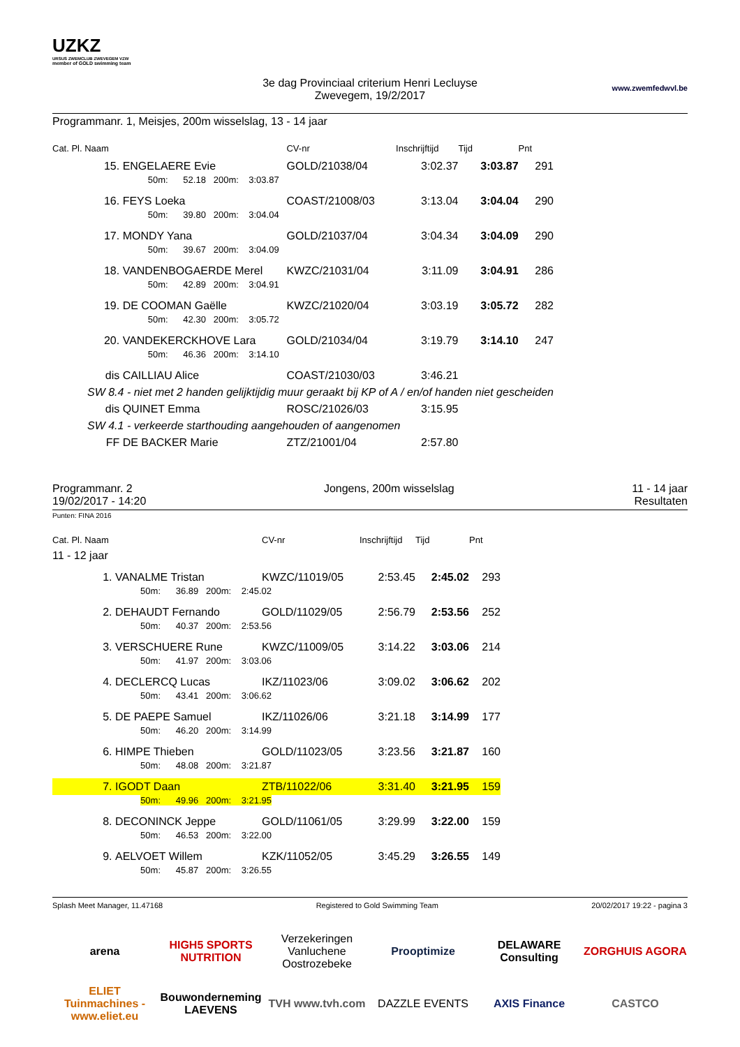UZKZ
URSUS ZWEMCLUB ZWEVEGEM VZW
member of GOLD swimming team
3e dag Provinciaal criterium Henri Lecluyse
Zwevegem, 19/2/2017
www.zwemfedwvl.be
Programmanr. 1, Meisjes, 200m wisselslag, 13 - 14 jaar
| Cat. Pl. Naam | | CV-nr | Inschrijftijd | Tijd | Pnt |
| --- | --- | --- | --- | --- | --- |
| 15. | ENGELAERE Evie | GOLD/21038/04 | 3:02.37 | 3:03.87 | 291 |
| | 50m: 52.18 200m: 3:03.87 | | | | |
| 16. | FEYS Loeka | COAST/21008/03 | 3:13.04 | 3:04.04 | 290 |
| | 50m: 39.80 200m: 3:04.04 | | | | |
| 17. | MONDY Yana | GOLD/21037/04 | 3:04.34 | 3:04.09 | 290 |
| | 50m: 39.67 200m: 3:04.09 | | | | |
| 18. | VANDENBOGAERDE Merel | KWZC/21031/04 | 3:11.09 | 3:04.91 | 286 |
| | 50m: 42.89 200m: 3:04.91 | | | | |
| 19. | DE COOMAN Gaëlle | KWZC/21020/04 | 3:03.19 | 3:05.72 | 282 |
| | 50m: 42.30 200m: 3:05.72 | | | | |
| 20. | VANDEKERCKHOVE Lara | GOLD/21034/04 | 3:19.79 | 3:14.10 | 247 |
| | 50m: 46.36 200m: 3:14.10 | | | | |
| dis | CAILLIAU Alice | COAST/21030/03 | 3:46.21 | | |
| SW 8.4 - niet met 2 handen gelijktijdig muur geraakt bij KP of A / en/of handen niet gescheiden | | | | | |
| dis | QUINET Emma | ROSC/21026/03 | 3:15.95 | | |
| SW 4.1 - verkeerde starthouding aangehouden of aangenomen | | | | | |
| FF | DE BACKER Marie | ZTZ/21001/04 | 2:57.80 | | |
Programmanr. 2
19/02/2017 - 14:20
Jongens, 200m wisselslag 11 - 14 jaar
Resultaten
Punten: FINA 2016
| Cat. Pl. Naam | | CV-nr | Inschrijftijd | Tijd | Pnt |
| --- | --- | --- | --- | --- | --- |
| 11 - 12 jaar | | | | | |
| 1. | VANALME Tristan | KWZC/11019/05 | 2:53.45 | 2:45.02 | 293 |
| | 50m: 36.89 200m: 2:45.02 | | | | |
| 2. | DEHAUDT Fernando | GOLD/11029/05 | 2:56.79 | 2:53.56 | 252 |
| | 50m: 40.37 200m: 2:53.56 | | | | |
| 3. | VERSCHUERE Rune | KWZC/11009/05 | 3:14.22 | 3:03.06 | 214 |
| | 50m: 41.97 200m: 3:03.06 | | | | |
| 4. | DECLERCQ Lucas | IKZ/11023/06 | 3:09.02 | 3:06.62 | 202 |
| | 50m: 43.41 200m: 3:06.62 | | | | |
| 5. | DE PAEPE Samuel | IKZ/11026/06 | 3:21.18 | 3:14.99 | 177 |
| | 50m: 46.20 200m: 3:14.99 | | | | |
| 6. | HIMPE Thieben | GOLD/11023/05 | 3:23.56 | 3:21.87 | 160 |
| | 50m: 48.08 200m: 3:21.87 | | | | |
| 7. | IGODT Daan | ZTB/11022/06 | 3:31.40 | 3:21.95 | 159 |
| | 50m: 49.96 200m: 3:21.95 | | | | |
| 8. | DECONINCK Jeppe | GOLD/11061/05 | 3:29.99 | 3:22.00 | 159 |
| | 50m: 46.53 200m: 3:22.00 | | | | |
| 9. | AELVOET Willem | KZK/11052/05 | 3:45.29 | 3:26.55 | 149 |
| | 50m: 45.87 200m: 3:26.55 | | | | |
Splash Meet Manager, 11.47168 Registered to Gold Swimming Team 20/02/2017 19:22 - pagina 3
arena
HIGH5 SPORTS NUTRITION
Verzekeringen Vanluchene Oostrozebeke
Prooptimize
DELAWARE Consulting
ZORGHUIS AGORA
ELIET Tuinmachines - www.eliet.eu
Bouwonderneming LAEVENS
TVH www.tvh.com
DAZZLE EVENTS
AXIS Finance
CASTCO